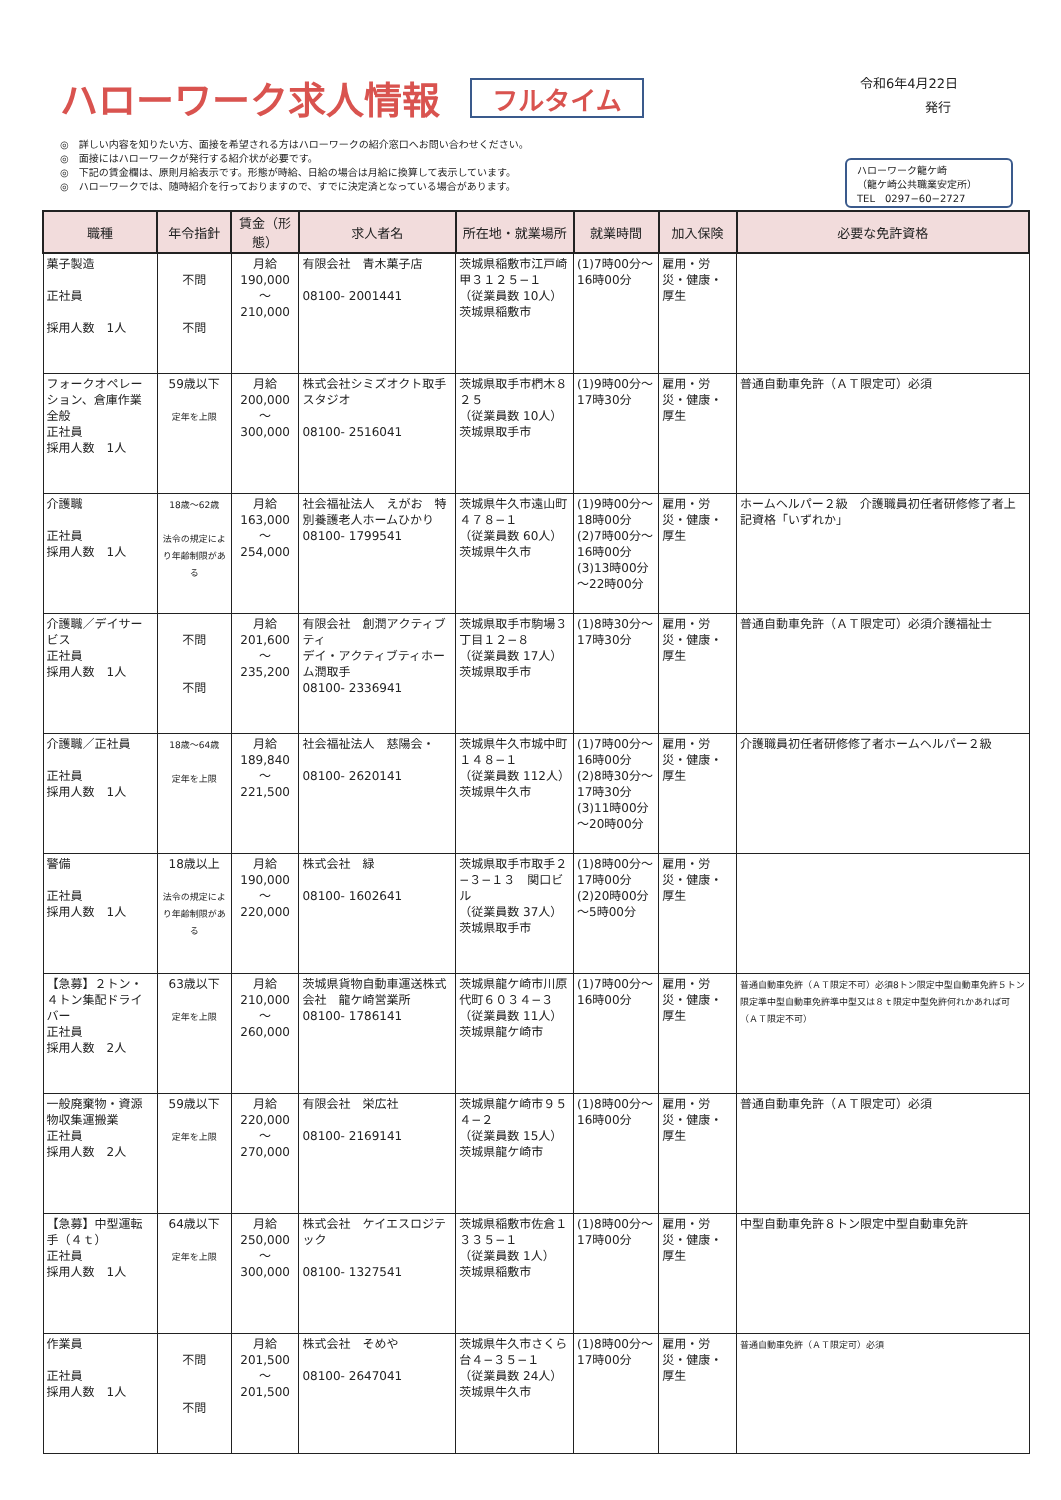ハローワーク求人情報 フルタイム
令和6年4月22日
　　　　　発行
◎　詳しい内容を知りたい方、面接を希望される方はハローワークの紹介窓口へお問い合わせください。
◎　面接にはハローワークが発行する紹介状が必要です。
◎　下記の賃金欄は、原則月給表示です。形態が時給、日給の場合は月給に換算して表示しています。
◎　ハローワークでは、随時紹介を行っておりますので、すでに決定済となっている場合があります。
ハローワーク龍ケ崎
（龍ケ崎公共職業安定所）
TEL　0297−60−2727
| 職種 | 年令指針 | 賃金（形態） | 求人者名 | 所在地・就業場所 | 就業時間 | 加入保険 | 必要な免許資格 |
| --- | --- | --- | --- | --- | --- | --- | --- |
| 菓子製造 正社員 採用人数 1人 | 不問 不問 | 月給 190,000 ～ 210,000 | 有限会社 青木菓子店 08100- 2001441 | 茨城県稲敷市江戸崎甲３１２５−１ （従業員数 10人） 茨城県稲敷市 | (1)7時00分～16時00分 | 雇用・労災・健康・厚生 | |
| フォークオペレーション、倉庫作業全般 正社員 採用人数 1人 | 59歳以下 定年を上限 | 月給 200,000 ～ 300,000 | 株式会社シミズオクト取手スタジオ 08100- 2516041 | 茨城県取手市椚木８２５ （従業員数 10人） 茨城県取手市 | (1)9時00分～17時30分 | 雇用・労災・健康・厚生 | 普通自動車免許（ＡＴ限定可）必須 |
| 介護職 正社員 採用人数 1人 | 18歳～62歳 法令の規定により年齢制限がある | 月給 163,000 ～ 254,000 | 社会福祉法人 えがお 特別養護老人ホームひかり 08100- 1799541 | 茨城県牛久市遠山町４７８−１ （従業員数 60人） 茨城県牛久市 | (1)9時00分～18時00分 (2)7時00分～16時00分 (3)13時00分～22時00分 | 雇用・労災・健康・厚生 | ホームヘルパー２級 介護職員初任者研修修了者上記資格「いずれか」 |
| 介護職／デイサービス 正社員 採用人数 1人 | 不問 不問 | 月給 201,600 ～ 235,200 | 有限会社 創潤アクティブティ デイ・アクティブティホーム潤取手 08100- 2336941 | 茨城県取手市駒場３丁目１２−８ （従業員数 17人） 茨城県取手市 | (1)8時30分～17時30分 | 雇用・労災・健康・厚生 | 普通自動車免許（ＡＴ限定可）必須介護福祉士 |
| 介護職／正社員 正社員 採用人数 1人 | 18歳～64歳 定年を上限 | 月給 189,840 ～ 221,500 | 社会福祉法人 慈陽会・ 08100- 2620141 | 茨城県牛久市城中町１４８−１ （従業員数 112人） 茨城県牛久市 | (1)7時00分～16時00分 (2)8時30分～17時30分 (3)11時00分～20時00分 | 雇用・労災・健康・厚生 | 介護職員初任者研修修了者ホームヘルパー２級 |
| 警備 正社員 採用人数 1人 | 18歳以上 法令の規定により年齢制限がある | 月給 190,000 ～ 220,000 | 株式会社 緑 08100- 1602641 | 茨城県取手市取手２−３−１３ 関口ビル （従業員数 37人） 茨城県取手市 | (1)8時00分～17時00分 (2)20時00分～5時00分 | 雇用・労災・健康・厚生 | |
| 【急募】２トン・４トン集配ドライバー 正社員 採用人数 2人 | 63歳以下 定年を上限 | 月給 210,000 ～ 260,000 | 茨城県貨物自動車運送株式会社 龍ケ崎営業所 08100- 1786141 | 茨城県龍ケ崎市川原代町６０３４−３ （従業員数 11人） 茨城県龍ケ崎市 | (1)7時00分～16時00分 | 雇用・労災・健康・厚生 | 普通自動車免許（ＡＴ限定不可）必須8トン限定中型自動車免許５トン限定準中型自動車免許準中型又は８ｔ限定中型免許何れかあれば可（ＡＴ限定不可） |
| 一般廃棄物・資源物収集運搬業 正社員 採用人数 2人 | 59歳以下 定年を上限 | 月給 220,000 ～ 270,000 | 有限会社 栄広社 08100- 2169141 | 茨城県龍ケ崎市９５４−２ （従業員数 15人） 茨城県龍ケ崎市 | (1)8時00分～16時00分 | 雇用・労災・健康・厚生 | 普通自動車免許（ＡＴ限定可）必須 |
| 【急募】中型運転手（４ｔ） 正社員 採用人数 1人 | 64歳以下 定年を上限 | 月給 250,000 ～ 300,000 | 株式会社 ケイエスロジテック 08100- 1327541 | 茨城県稲敷市佐倉１３３５−１ （従業員数 1人） 茨城県稲敷市 | (1)8時00分～17時00分 | 雇用・労災・健康・厚生 | 中型自動車免許８トン限定中型自動車免許 |
| 作業員 正社員 採用人数 1人 | 不問 不問 | 月給 201,500 ～ 201,500 | 株式会社 そめや 08100- 2647041 | 茨城県牛久市さくら台４−３５−１ （従業員数 24人） 茨城県牛久市 | (1)8時00分～17時00分 | 雇用・労災・健康・厚生 | 普通自動車免許（ＡＴ限定可）必須 |